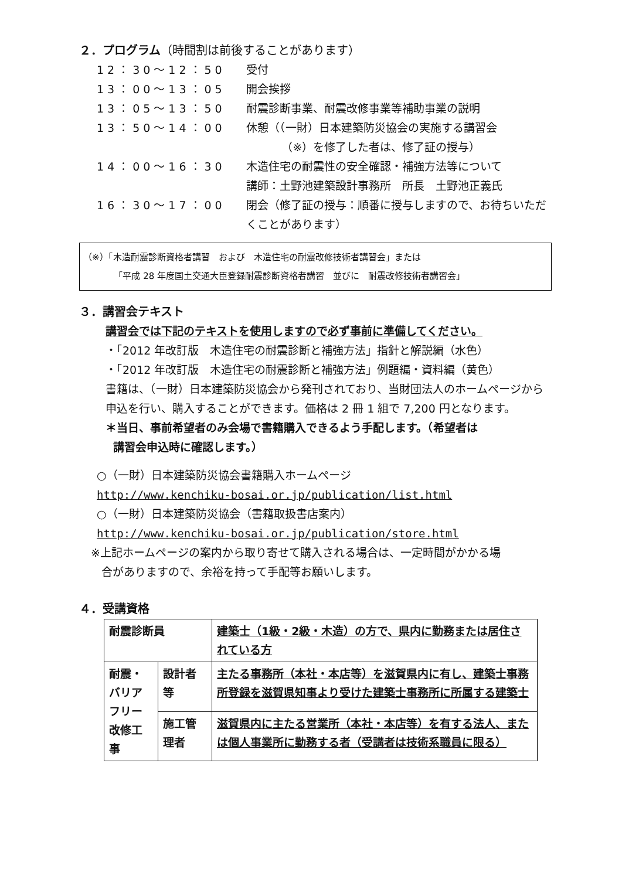２．プログラム（時間割は前後することがあります）
12：30～12：50 受付
13：00～13：05 開会挨拶
13：05～13：50 耐震診断事業、耐震改修事業等補助事業の説明
13：50～14：00 休憩（（一財）日本建築防災協会の実施する講習会
（※）を修了した者は、修了証の授与）
14：00～16：30 木造住宅の耐震性の安全確認・補強方法等について
講師：土野池建築設計事務所　所長　土野池正義氏
16：30～17：00 閉会（修了証の授与：順番に授与しますので、お待ちいただくことがあります）
（※）「木造耐震診断資格者講習　および　木造住宅の耐震改修技術者講習会」または
「平成 28 年度国土交通大臣登録耐震診断資格者講習　並びに　耐震改修技術者講習会」
３．講習会テキスト
講習会では下記のテキストを使用しますので必ず事前に準備してください。
・「2012 年改訂版　木造住宅の耐震診断と補強方法」指針と解説編（水色）
・「2012 年改訂版　木造住宅の耐震診断と補強方法」例題編・資料編（黄色）
書籍は、（一財）日本建築防災協会から発刊されており、当財団法人のホームページから申込を行い、購入することができます。価格は 2 冊 1 組で 7,200 円となります。
＊当日、事前希望者のみ会場で書籍購入できるよう手配します。（希望者は
講習会申込時に確認します。）
○（一財）日本建築防災協会書籍購入ホームページ
http://www.kenchiku-bosai.or.jp/publication/list.html
○（一財）日本建築防災協会（書籍取扱書店案内）
http://www.kenchiku-bosai.or.jp/publication/store.html
※上記ホームページの案内から取り寄せて購入される場合は、一定時間がかかる場
合がありますので、余裕を持って手配等お願いします。
４．受講資格
| 耐震診断員 | | 建築士（1級・2級・木造）の方で、県内に勤務または居住されている方 |
| 耐震・バリアフリー改修工事 | 設計者等 | 主たる事務所（本社・本店等）を滋賀県内に有し、建築士事務所登録を滋賀県知事より受けた建築士事務所に所属する建築士 |
| | 施工管理者 | 滋賀県内に主たる営業所（本社・本店等）を有する法人、または個人事業所に勤務する者（受講者は技術系職員に限る） |